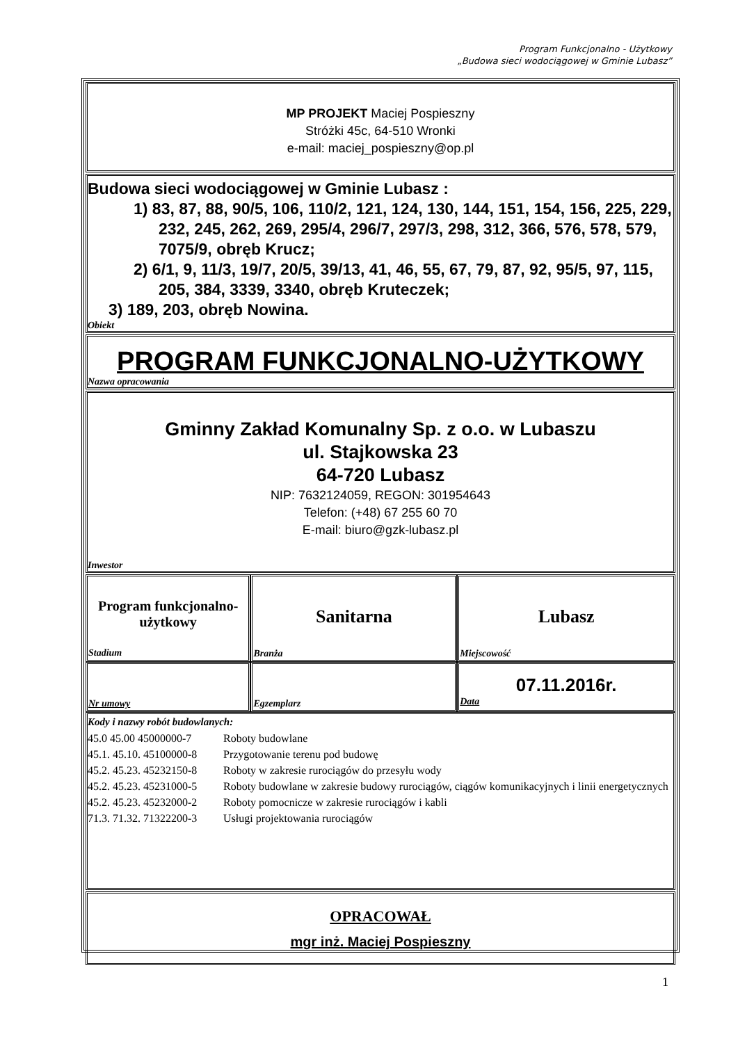Program Funkcjonalno - Użytkowy
„Budowa sieci wodociągowej w Gminie Lubasz”
MP PROJEKT Maciej Pospieszny
Stróżki 45c, 64-510 Wronki
e-mail: maciej_pospieszny@op.pl
Budowa sieci wodociągowej w Gminie Lubasz :
1) 83, 87, 88, 90/5, 106, 110/2, 121, 124, 130, 144, 151, 154, 156, 225, 229, 232, 245, 262, 269, 295/4, 296/7, 297/3, 298, 312, 366, 576, 578, 579, 7075/9, obręb Krucz;
2) 6/1, 9, 11/3, 19/7, 20/5, 39/13, 41, 46, 55, 67, 79, 87, 92, 95/5, 97, 115, 205, 384, 3339, 3340, obręb Kruteczek;
3) 189, 203, obręb Nowina.
Obiekt
PROGRAM FUNKCJONALNO-UŻYTKOWY
Nazwa opracowania
Gminny Zakład Komunalny Sp. z o.o. w Lubaszu
ul. Stajkowska 23
64-720 Lubasz
NIP: 7632124059, REGON: 301954643
Telefon: (+48) 67 255 60 70
E-mail: biuro@gzk-lubasz.pl
Inwestor
| Program funkcjonalno- użytkowy Stadium | Sanitarna Branża | Lubasz Miejscowość |
| Nr umowy | Egzemplarz | 07.11.2016r. Data |
Kody i nazwy robót budowlanych:
| 45.0 45.00 45000000-7 | Roboty budowlane |
| 45.1. 45.10. 45100000-8 | Przygotowanie terenu pod budowę |
| 45.2. 45.23. 45232150-8 | Roboty w zakresie rurociągów do przesyłu wody |
| 45.2. 45.23. 45231000-5 | Roboty budowlane w zakresie budowy rurociągów, ciągów komunikacyjnych i linii energetycznych |
| 45.2. 45.23. 45232000-2 | Roboty pomocnicze w zakresie rurociągów i kabli |
| 71.3. 71.32. 71322200-3 | Usługi projektowania rurociągów |
OPRACOWAŁ
mgr inż. Maciej Pospieszny
1